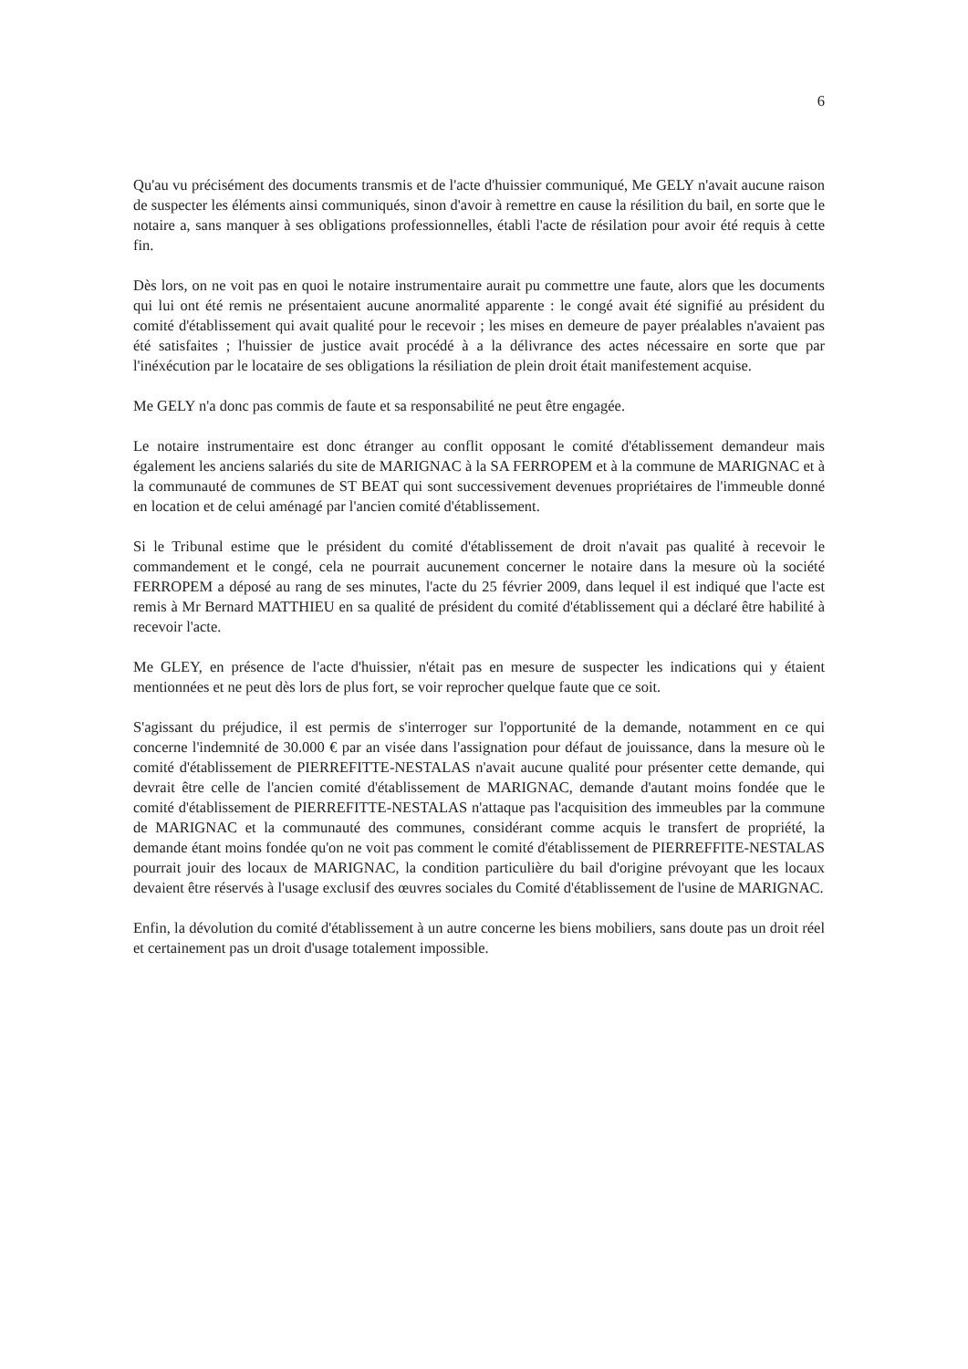6
Qu'au vu précisément des documents transmis et de l'acte d'huissier communiqué, Me GELY n'avait aucune raison de suspecter les éléments ainsi communiqués, sinon d'avoir à remettre en cause la résilition du bail, en sorte que le notaire a, sans manquer à ses obligations professionnelles, établi l'acte de résilation pour avoir été requis à cette fin.
Dès lors, on ne voit pas en quoi le notaire instrumentaire aurait pu commettre une faute, alors que les documents qui lui ont été remis ne présentaient aucune anormalité apparente : le congé avait été signifié au président du comité d'établissement qui avait qualité pour le recevoir ; les mises en demeure de payer préalables n'avaient pas été satisfaites ; l'huissier de justice avait procédé à a la délivrance des actes nécessaire en sorte que par l'inéxécution par le locataire de ses obligations la résiliation de plein droit était manifestement acquise.
Me GELY n'a donc pas commis de faute et sa responsabilité ne peut être engagée.
Le notaire instrumentaire est donc étranger au conflit opposant le comité d'établissement demandeur mais également les anciens salariés du site de MARIGNAC à la SA FERROPEM et à la commune de MARIGNAC et à la communauté de communes de ST BEAT qui sont successivement devenues propriétaires de l'immeuble donné en location et de celui aménagé par l'ancien comité d'établissement.
Si le Tribunal estime que le président du comité d'établissement de droit n'avait pas qualité à recevoir le commandement et le congé, cela ne pourrait aucunement concerner le notaire dans la mesure où la société FERROPEM a déposé au rang de ses minutes, l'acte du 25 février 2009, dans lequel il est indiqué que l'acte est remis à Mr Bernard MATTHIEU en sa qualité de président du comité d'établissement qui a déclaré être habilité à recevoir l'acte.
Me GLEY, en présence de l'acte d'huissier, n'était pas en mesure de suspecter les indications qui y étaient mentionnées et ne peut dès lors de plus fort, se voir reprocher quelque faute que ce soit.
S'agissant du préjudice, il est permis de s'interroger sur l'opportunité de la demande, notamment en ce qui concerne l'indemnité de 30.000 € par an visée dans l'assignation pour défaut de jouissance, dans la mesure où le comité d'établissement de PIERREFITTE-NESTALAS n'avait aucune qualité pour présenter cette demande, qui devrait être celle de l'ancien comité d'établissement de MARIGNAC, demande d'autant moins fondée que le comité d'établissement de PIERREFITTE-NESTALAS n'attaque pas l'acquisition des immeubles par la commune de MARIGNAC et la communauté des communes, considérant comme acquis le transfert de propriété, la demande étant moins fondée qu'on ne voit pas comment le comité d'établissement de PIERREFFITE-NESTALAS pourrait jouir des locaux de MARIGNAC, la condition particulière du bail d'origine prévoyant que les locaux devaient être réservés à l'usage exclusif des œuvres sociales du Comité d'établissement de l'usine de MARIGNAC.
Enfin, la dévolution du comité d'établissement à un autre concerne les biens mobiliers, sans doute pas un droit réel et certainement pas un droit d'usage totalement impossible.